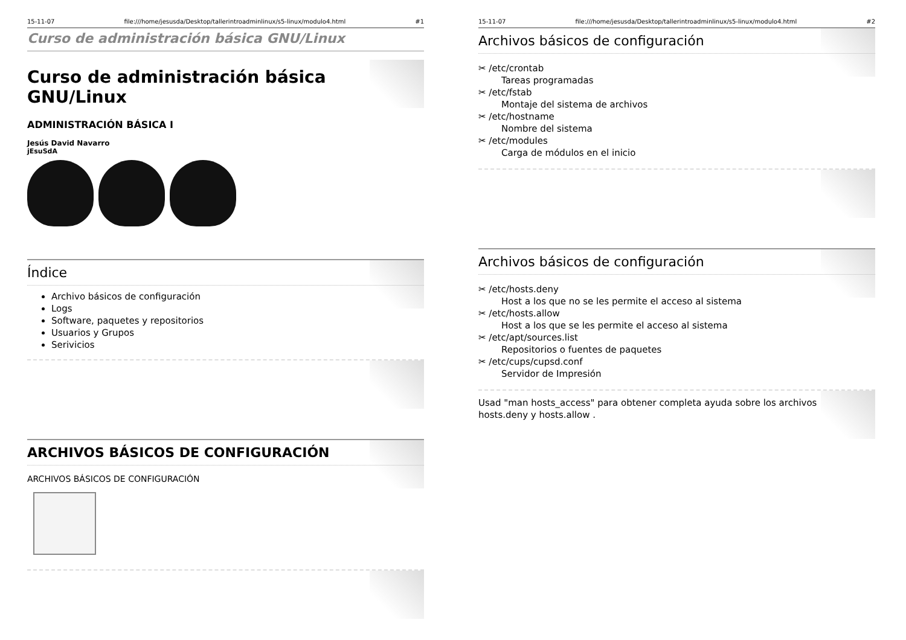15-11-07 file:///home/jesusda/Desktop/tallerintroadminlinux/s5-linux/modulo4.html #1
Curso de administración básica GNU/Linux
Curso de administración básica GNU/Linux
ADMINISTRACIÓN BÁSICA I
Jesús David Navarro
jEsuSdA
Índice
Archivo básicos de configuración
Logs
Software, paquetes y repositorios
Usuarios y Grupos
Serivicios
ARCHIVOS BÁSICOS DE CONFIGURACIÓN
ARCHIVOS BÁSICOS DE CONFIGURACIÓN
15-11-07 file:///home/jesusda/Desktop/tallerintroadminlinux/s5-linux/modulo4.html #2
Archivos básicos de configuración
✂ /etc/crontab
Tareas programadas
✂ /etc/fstab
Montaje del sistema de archivos
✂ /etc/hostname
Nombre del sistema
✂ /etc/modules
Carga de módulos en el inicio
Archivos básicos de configuración
✂ /etc/hosts.deny
Host a los que no se les permite el acceso al sistema
✂ /etc/hosts.allow
Host a los que se les permite el acceso al sistema
✂ /etc/apt/sources.list
Repositorios o fuentes de paquetes
✂ /etc/cups/cupsd.conf
Servidor de Impresión
Usad "man hosts_access" para obtener completa ayuda sobre los archivos hosts.deny y hosts.allow .